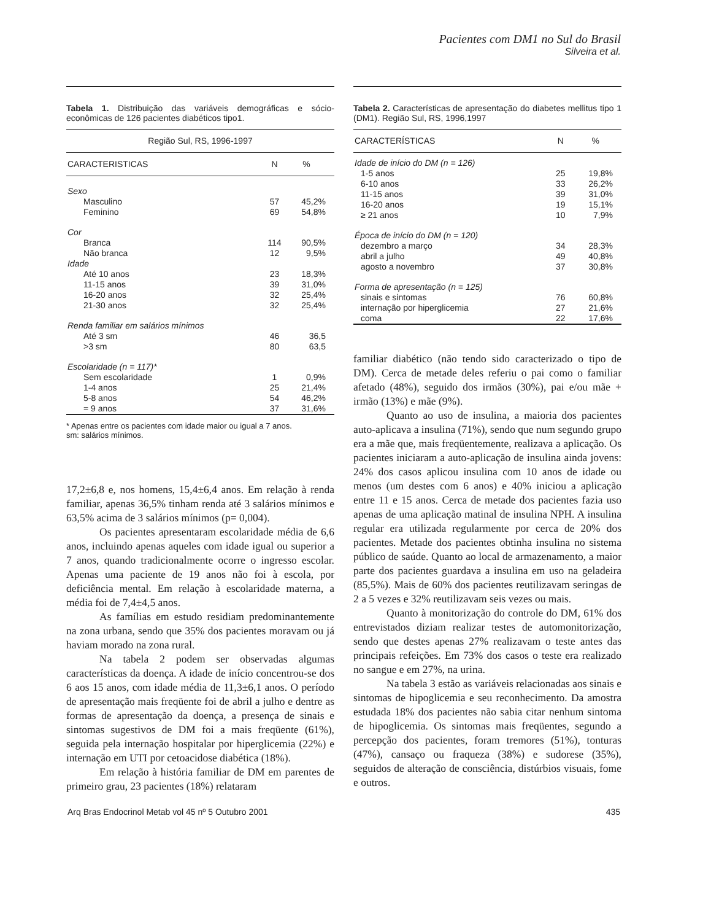Pacientes com DM1 no Sul do Brasil
Silveira et al.
Tabela 1. Distribuição das variáveis demográficas e sócio-econômicas de 126 pacientes diabéticos tipo1.
| Região Sul, RS, 1996-1997 | | |
| --- | --- | --- |
| CARACTERISTICAS | N | % |
| Sexo | | |
| Masculino | 57 | 45,2% |
| Feminino | 69 | 54,8% |
| Cor | | |
| Branca | 114 | 90,5% |
| Não branca | 12 | 9,5% |
| Idade | | |
| Até 10 anos | 23 | 18,3% |
| 11-15 anos | 39 | 31,0% |
| 16-20 anos | 32 | 25,4% |
| 21-30 anos | 32 | 25,4% |
| Renda familiar em salários mínimos | | |
| Até 3 sm | 46 | 36,5 |
| >3 sm | 80 | 63,5 |
| Escolaridade (n = 117)* | | |
| Sem escolaridade | 1 | 0,9% |
| 1-4 anos | 25 | 21,4% |
| 5-8 anos | 54 | 46,2% |
| = 9 anos | 37 | 31,6% |
* Apenas entre os pacientes com idade maior ou igual a 7 anos.
sm: salários mínimos.
17,2±6,8 e, nos homens, 15,4±6,4 anos. Em relação à renda familiar, apenas 36,5% tinham renda até 3 salários mínimos e 63,5% acima de 3 salários mínimos (p= 0,004).
Os pacientes apresentaram escolaridade média de 6,6 anos, incluindo apenas aqueles com idade igual ou superior a 7 anos, quando tradicionalmente ocorre o ingresso escolar. Apenas uma paciente de 19 anos não foi à escola, por deficiência mental. Em relação à escolaridade materna, a média foi de 7,4±4,5 anos.
As famílias em estudo residiam predominantemente na zona urbana, sendo que 35% dos pacientes moravam ou já haviam morado na zona rural.
Na tabela 2 podem ser observadas algumas características da doença. A idade de início concentrou-se dos 6 aos 15 anos, com idade média de 11,3±6,1 anos. O período de apresentação mais freqüente foi de abril a julho e dentre as formas de apresentação da doença, a presença de sinais e sintomas sugestivos de DM foi a mais freqüente (61%), seguida pela internação hospitalar por hiperglicemia (22%) e internação em UTI por cetoacidose diabética (18%).
Em relação à história familiar de DM em parentes de primeiro grau, 23 pacientes (18%) relataram
Tabela 2. Características de apresentação do diabetes mellitus tipo 1 (DM1). Região Sul, RS, 1996,1997
| CARACTERÍSTICAS | N | % |
| --- | --- | --- |
| Idade de início do DM (n = 126) | | |
| 1-5 anos | 25 | 19,8% |
| 6-10 anos | 33 | 26,2% |
| 11-15 anos | 39 | 31,0% |
| 16-20 anos | 19 | 15,1% |
| ≥ 21 anos | 10 | 7,9% |
| Época de início do DM (n = 120) | | |
| dezembro a março | 34 | 28,3% |
| abril a julho | 49 | 40,8% |
| agosto a novembro | 37 | 30,8% |
| Forma de apresentação (n = 125) | | |
| sinais e sintomas | 76 | 60,8% |
| internação por hiperglicemia | 27 | 21,6% |
| coma | 22 | 17,6% |
familiar diabético (não tendo sido caracterizado o tipo de DM). Cerca de metade deles referiu o pai como o familiar afetado (48%), seguido dos irmãos (30%), pai e/ou mãe + irmão (13%) e mãe (9%).
Quanto ao uso de insulina, a maioria dos pacientes auto-aplicava a insulina (71%), sendo que num segundo grupo era a mãe que, mais freqüentemente, realizava a aplicação. Os pacientes iniciaram a auto-aplicação de insulina ainda jovens: 24% dos casos aplicou insulina com 10 anos de idade ou menos (um destes com 6 anos) e 40% iniciou a aplicação entre 11 e 15 anos. Cerca de metade dos pacientes fazia uso apenas de uma aplicação matinal de insulina NPH. A insulina regular era utilizada regularmente por cerca de 20% dos pacientes. Metade dos pacientes obtinha insulina no sistema público de saúde. Quanto ao local de armazenamento, a maior parte dos pacientes guardava a insulina em uso na geladeira (85,5%). Mais de 60% dos pacientes reutilizavam seringas de 2 a 5 vezes e 32% reutilizavam seis vezes ou mais.
Quanto à monitorização do controle do DM, 61% dos entrevistados diziam realizar testes de automonitorização, sendo que destes apenas 27% realizavam o teste antes das principais refeições. Em 73% dos casos o teste era realizado no sangue e em 27%, na urina.
Na tabela 3 estão as variáveis relacionadas aos sinais e sintomas de hipoglicemia e seu reconhecimento. Da amostra estudada 18% dos pacientes não sabia citar nenhum sintoma de hipoglicemia. Os sintomas mais freqüentes, segundo a percepção dos pacientes, foram tremores (51%), tonturas (47%), cansaço ou fraqueza (38%) e sudorese (35%), seguidos de alteração de consciência, distúrbios visuais, fome e outros.
Arq Bras Endocrinol Metab vol 45 nº 5 Outubro 2001 435